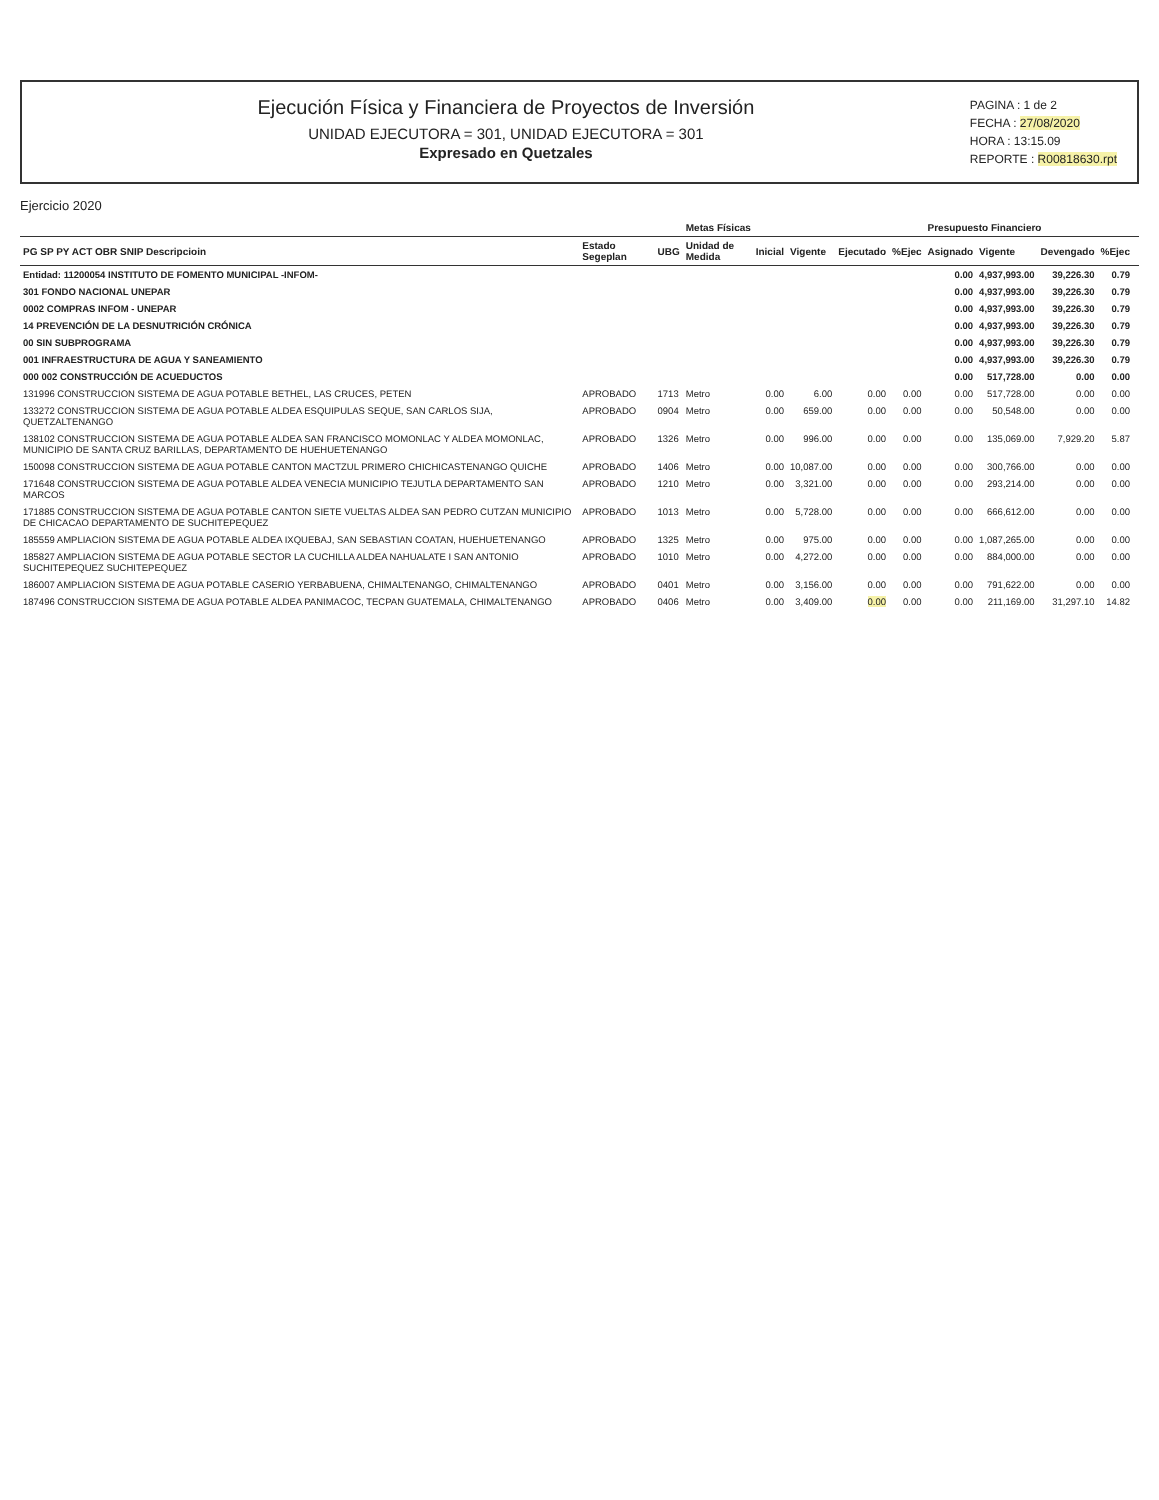Ejecución Física y Financiera de Proyectos de Inversión
UNIDAD EJECUTORA = 301, UNIDAD EJECUTORA = 301
Expresado en Quetzales
PAGINA : 1 de 2
FECHA : 27/08/2020
HORA : 13:15.09
REPORTE : R00818630.rpt
Ejercicio 2020
| | | | Metas Físicas | | | | | Presupuesto Financiero | | | | |
| --- | --- | --- | --- | --- | --- | --- | --- | --- | --- | --- | --- | --- |
| PG SP PY ACT OBR SNIP Descripcioin | Estado Segeplan | UBG | Unidad de Medida | Inicial | Vigente | Ejecutado | %Ejec | Asignado | Vigente | Devengado | %Ejec | |
| Entidad: 11200054 INSTITUTO DE FOMENTO MUNICIPAL -INFOM- | | | | | | | | 0.00 | 4,937,993.00 | 39,226.30 | 0.79 | |
| 301 FONDO NACIONAL UNEPAR | | | | | | | | 0.00 | 4,937,993.00 | 39,226.30 | 0.79 | |
| 0002 COMPRAS INFOM - UNEPAR | | | | | | | | 0.00 | 4,937,993.00 | 39,226.30 | 0.79 | |
| 14 PREVENCIÓN DE LA DESNUTRICIÓN CRÓNICA | | | | | | | | 0.00 | 4,937,993.00 | 39,226.30 | 0.79 | |
| 00 SIN SUBPROGRAMA | | | | | | | | 0.00 | 4,937,993.00 | 39,226.30 | 0.79 | |
| 001 INFRAESTRUCTURA DE AGUA Y SANEAMIENTO | | | | | | | | 0.00 | 4,937,993.00 | 39,226.30 | 0.79 | |
| 000 002 CONSTRUCCIÓN DE ACUEDUCTOS | | | | | | | | 0.00 | 517,728.00 | 0.00 | 0.00 | |
| 131996 CONSTRUCCION SISTEMA DE AGUA POTABLE BETHEL, LAS CRUCES, PETEN | APROBADO | 1713 | Metro | 0.00 | 6.00 | 0.00 | 0.00 | 0.00 | 517,728.00 | 0.00 | 0.00 | |
| 133272 CONSTRUCCION SISTEMA DE AGUA POTABLE ALDEA ESQUIPULAS SEQUE, SAN CARLOS SIJA, QUETZALTENANGO | APROBADO | 0904 | Metro | 0.00 | 659.00 | 0.00 | 0.00 | 0.00 | 50,548.00 | 0.00 | 0.00 | |
| 138102 CONSTRUCCION SISTEMA DE AGUA POTABLE ALDEA SAN FRANCISCO MOMONLAC Y ALDEA MOMONLAC, MUNICIPIO DE SANTA CRUZ BARILLAS, DEPARTAMENTO DE HUEHUETENANGO | APROBADO | 1326 | Metro | 0.00 | 996.00 | 0.00 | 0.00 | 0.00 | 135,069.00 | 7,929.20 | 5.87 | |
| 150098 CONSTRUCCION SISTEMA DE AGUA POTABLE CANTON MACTZUL PRIMERO CHICHICASTENANGO QUICHE | APROBADO | 1406 | Metro | 0.00 | 10,087.00 | 0.00 | 0.00 | 0.00 | 300,766.00 | 0.00 | 0.00 | |
| 171648 CONSTRUCCION SISTEMA DE AGUA POTABLE ALDEA VENECIA MUNICIPIO TEJUTLA DEPARTAMENTO SAN MARCOS | APROBADO | 1210 | Metro | 0.00 | 3,321.00 | 0.00 | 0.00 | 0.00 | 293,214.00 | 0.00 | 0.00 | |
| 171885 CONSTRUCCION SISTEMA DE AGUA POTABLE CANTON SIETE VUELTAS ALDEA SAN PEDRO CUTZAN MUNICIPIO DE CHICACAO DEPARTAMENTO DE SUCHITEPEQUEZ | APROBADO | 1013 | Metro | 0.00 | 5,728.00 | 0.00 | 0.00 | 0.00 | 666,612.00 | 0.00 | 0.00 | |
| 185559 AMPLIACION SISTEMA DE AGUA POTABLE ALDEA IXQUEBAJ, SAN SEBASTIAN COATAN, HUEHUETENANGO | APROBADO | 1325 | Metro | 0.00 | 975.00 | 0.00 | 0.00 | 0.00 | 1,087,265.00 | 0.00 | 0.00 | |
| 185827 AMPLIACION SISTEMA DE AGUA POTABLE SECTOR LA CUCHILLA ALDEA NAHUALATE I SAN ANTONIO SUCHITEPEQUEZ SUCHITEPEQUEZ | APROBADO | 1010 | Metro | 0.00 | 4,272.00 | 0.00 | 0.00 | 0.00 | 884,000.00 | 0.00 | 0.00 | |
| 186007 AMPLIACION SISTEMA DE AGUA POTABLE CASERIO YERBABUENA, CHIMALTENANGO, CHIMALTENANGO | APROBADO | 0401 | Metro | 0.00 | 3,156.00 | 0.00 | 0.00 | 0.00 | 791,622.00 | 0.00 | 0.00 | |
| 187496 CONSTRUCCION SISTEMA DE AGUA POTABLE ALDEA PANIMACOC, TECPAN GUATEMALA, CHIMALTENANGO | APROBADO | 0406 | Metro | 0.00 | 3,409.00 | 0.00 | 0.00 | 0.00 | 211,169.00 | 31,297.10 | 14.82 | |